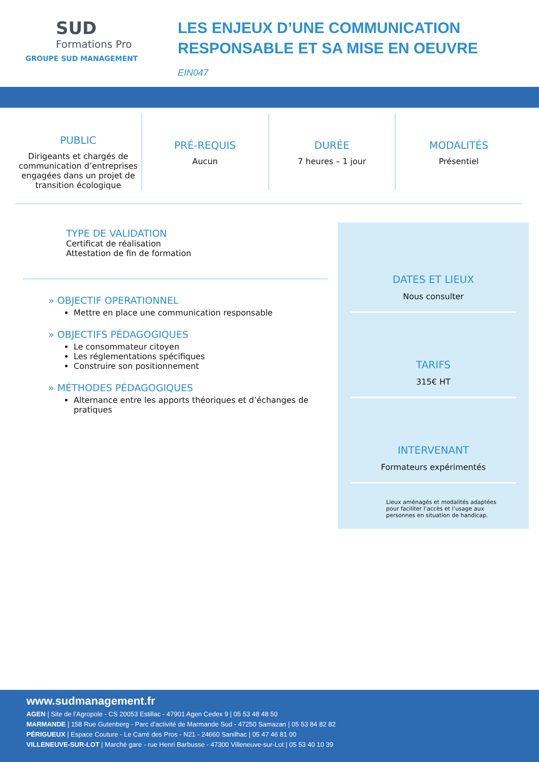SUD
Formations Pro
GROUPE SUD MANAGEMENT
LES ENJEUX D’UNE COMMUNICATION
RESPONSABLE ET SA MISE EN OEUVRE
EIN047
PUBLIC
Dirigeants et chargés de communication d’entreprises engagées dans un projet de transition écologique
PRÉ-REQUIS
Aucun
DURÉE
7 heures – 1 jour
MODALITÉS
Présentiel
TYPE DE VALIDATION
Certificat de réalisation
Attestation de fin de formation
» OBJECTIF OPERATIONNEL
Mettre en place une communication responsable
» OBJECTIFS PÉDAGOGIQUES
Le consommateur citoyen
Les réglementations spécifiques
Construire son positionnement
» MÉTHODES PÉDAGOGIQUES
Alternance entre les apports théoriques et d’échanges de pratiques
DATES ET LIEUX
Nous consulter
TARIFS
315€ HT
INTERVENANT
Formateurs expérimentés
Lieux aménagés et modalités adaptées pour faciliter l’accès et l’usage aux personnes en situation de handicap.
www.sudmanagement.fr
AGEN | Site de l’Agropole - CS 20053 Estillac - 47901 Agen Cedex 9 | 05 53 48 48 50
MARMANDE | 158 Rue Gutenberg - Parc d’activité de Marmande Sud - 47250 Samazan | 05 53 84 82 82
PÉRIGUEUX | Espace Couture - Le Carré des Pros - N21 - 24660 Sanilhac | 05 47 46 81 00
VILLENEUVE-SUR-LOT | Marché gare - rue Henri Barbusse - 47300 Villeneuve-sur-Lot | 05 53 40 10 39